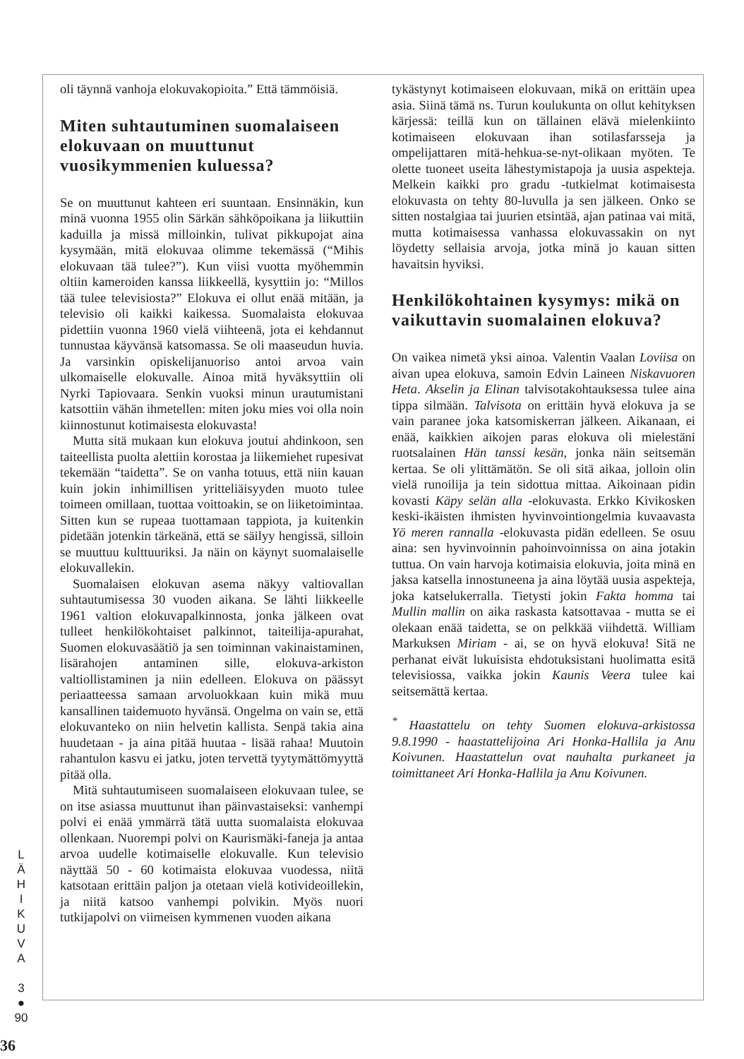L
Ä
H
I
K
U
V
A
3
●
90
36
oli täynnä vanhoja elokuvakopioita.” Että tämmöisiä.
Miten suhtautuminen suomalaiseen elokuvaan on muuttunut vuosikymmenien kuluessa?
Se on muuttunut kahteen eri suuntaan. Ensinnäkin, kun minä vuonna 1955 olin Särkän sähköpoikana ja liikuttiin kaduilla ja missä milloinkin, tulivat pikkupojat aina kysymään, mitä elokuvaa olimme tekemässä (“Mihis elokuvaan tää tulee?”). Kun viisi vuotta myöhemmin oltiin kameroiden kanssa liikkeellä, kysyttiin jo: “Millos tää tulee televisiosta?” Elokuva ei ollut enää mitään, ja televisio oli kaikki kaikessa. Suomalaista elokuvaa pidettiin vuonna 1960 vielä viihteenä, jota ei kehdannut tunnustaa käyvänsä katsomassa. Se oli maaseudun huvia. Ja varsinkin opiskelijanuoriso antoi arvoa vain ulkomaiselle elokuvalle. Ainoa mitä hyväksyttiin oli Nyrki Tapiovaara. Senkin vuoksi minun urautumistani katsottiin vähän ihmetellen: miten joku mies voi olla noin kiinnostunut kotimaisesta elokuvasta!
Mutta sitä mukaan kun elokuva joutui ahdinkoon, sen taiteellista puolta alettiin korostaa ja liikemiehet rupesivat tekemään “taidetta”. Se on vanha totuus, että niin kauan kuin jokin inhimillisen yritteliäisyyden muoto tulee toimeen omillaan, tuottaa voittoakin, se on liiketoimintaa. Sitten kun se rupeaa tuottamaan tappiota, ja kuitenkin pidetään jotenkin tärkeänä, että se säilyy hengissä, silloin se muuttuu kulttuuriksi. Ja näin on käynyt suomalaiselle elokuvallekin.
Suomalaisen elokuvan asema näkyy valtiovallan suhtautumisessa 30 vuoden aikana. Se lähti liikkeelle 1961 valtion elokuvapalkinnosta, jonka jälkeen ovat tulleet henkilökohtaiset palkinnot, taiteilija-apurahat, Suomen elokuvasäätiö ja sen toiminnan vakinaistaminen, lisärahojen antaminen sille, elokuva-arkiston valtiollistaminen ja niin edelleen. Elokuva on päässyt periaatteessa samaan arvoluokkaan kuin mikä muu kansallinen taidemuoto hyvänsä. Ongelma on vain se, että elokuvanteko on niin helvetin kallista. Senpä takia aina huudetaan - ja aina pitää huutaa - lisää rahaa! Muutoin rahantulon kasvu ei jatku, joten tervettä tyytymättömyyttä pitää olla.
Mitä suhtautumiseen suomalaiseen elokuvaan tulee, se on itse asiassa muuttunut ihan päinvastaiseksi: vanhempi polvi ei enää ymmärrä tätä uutta suomalaista elokuvaa ollenkaan. Nuorempi polvi on Kaurismäki-faneja ja antaa arvoa uudelle kotimaiselle elokuvalle. Kun televisio näyttää 50 - 60 kotimaista elokuvaa vuodessa, niitä katsotaan erittäin paljon ja otetaan vielä kotivideoillekin, ja niitä katsoo vanhempi polvikin. Myös nuori tutkijapolvi on viimeisen kymmenen vuoden aikana
tykästynyt kotimaiseen elokuvaan, mikä on erittäin upea asia. Siinä tämä ns. Turun koulukunta on ollut kehityksen kärjessä: teillä kun on tällainen elävä mielenkiinto kotimaiseen elokuvaan ihan sotilasfarsseja ja ompelijattaren mitä-hehkua-se-nyt-olikaan myöten. Te olette tuoneet useita lähestymistapoja ja uusia aspekteja. Melkein kaikki pro gradu -tutkielmat kotimaisesta elokuvasta on tehty 80-luvulla ja sen jälkeen. Onko se sitten nostalgiaa tai juurien etsintää, ajan patinaa vai mitä, mutta kotimaisessa vanhassa elokuvassakin on nyt löydetty sellaisia arvoja, jotka minä jo kauan sitten havaitsin hyviksi.
Henkilökohtainen kysymys: mikä on vaikuttavin suomalainen elokuva?
On vaikea nimetä yksi ainoa. Valentin Vaalan Loviisa on aivan upea elokuva, samoin Edvin Laineen Niskavuoren Heta. Akselin ja Elinan talvisotakohtauksessa tulee aina tippa silmään. Talvisota on erittäin hyvä elokuva ja se vain paranee joka katsomiskerran jälkeen. Aikanaan, ei enää, kaikkien aikojen paras elokuva oli mielestäni ruotsalainen Hän tanssi kesän, jonka näin seitsemän kertaa. Se oli ylittämätön. Se oli sitä aikaa, jolloin olin vielä runoilija ja tein sidottua mittaa. Aikoinaan pidin kovasti Käpy selän alla -elokuvasta. Erkko Kivikosken keski-ikäisten ihmisten hyvinvointiongelmia kuvaavasta Yö meren rannalla -elokuvasta pidän edelleen. Se osuu aina: sen hyvinvoinnin pahoinvoinnissa on aina jotakin tuttua. On vain harvoja kotimaisia elokuvia, joita minä en jaksa katsella innostuneena ja aina löytää uusia aspekteja, joka katselukerralla. Tietysti jokin Fakta homma tai Mullin mallin on aika raskasta katsottavaa - mutta se ei olekaan enää taidetta, se on pelkkää viihdettä. William Markuksen Miriam - ai, se on hyvä elokuva! Sitä ne perhanat eivät lukuisista ehdotuksistani huolimatta esitä televisiossa, vaikka jokin Kaunis Veera tulee kai seitsemättä kertaa.
<sup>*</sup> Haastattelu on tehty Suomen elokuva-arkistossa 9.8.1990 - haastattelijoina Ari Honka-Hallila ja Anu Koivunen. Haastattelun ovat nauhalta purkaneet ja toimittaneet Ari Honka-Hallila ja Anu Koivunen.